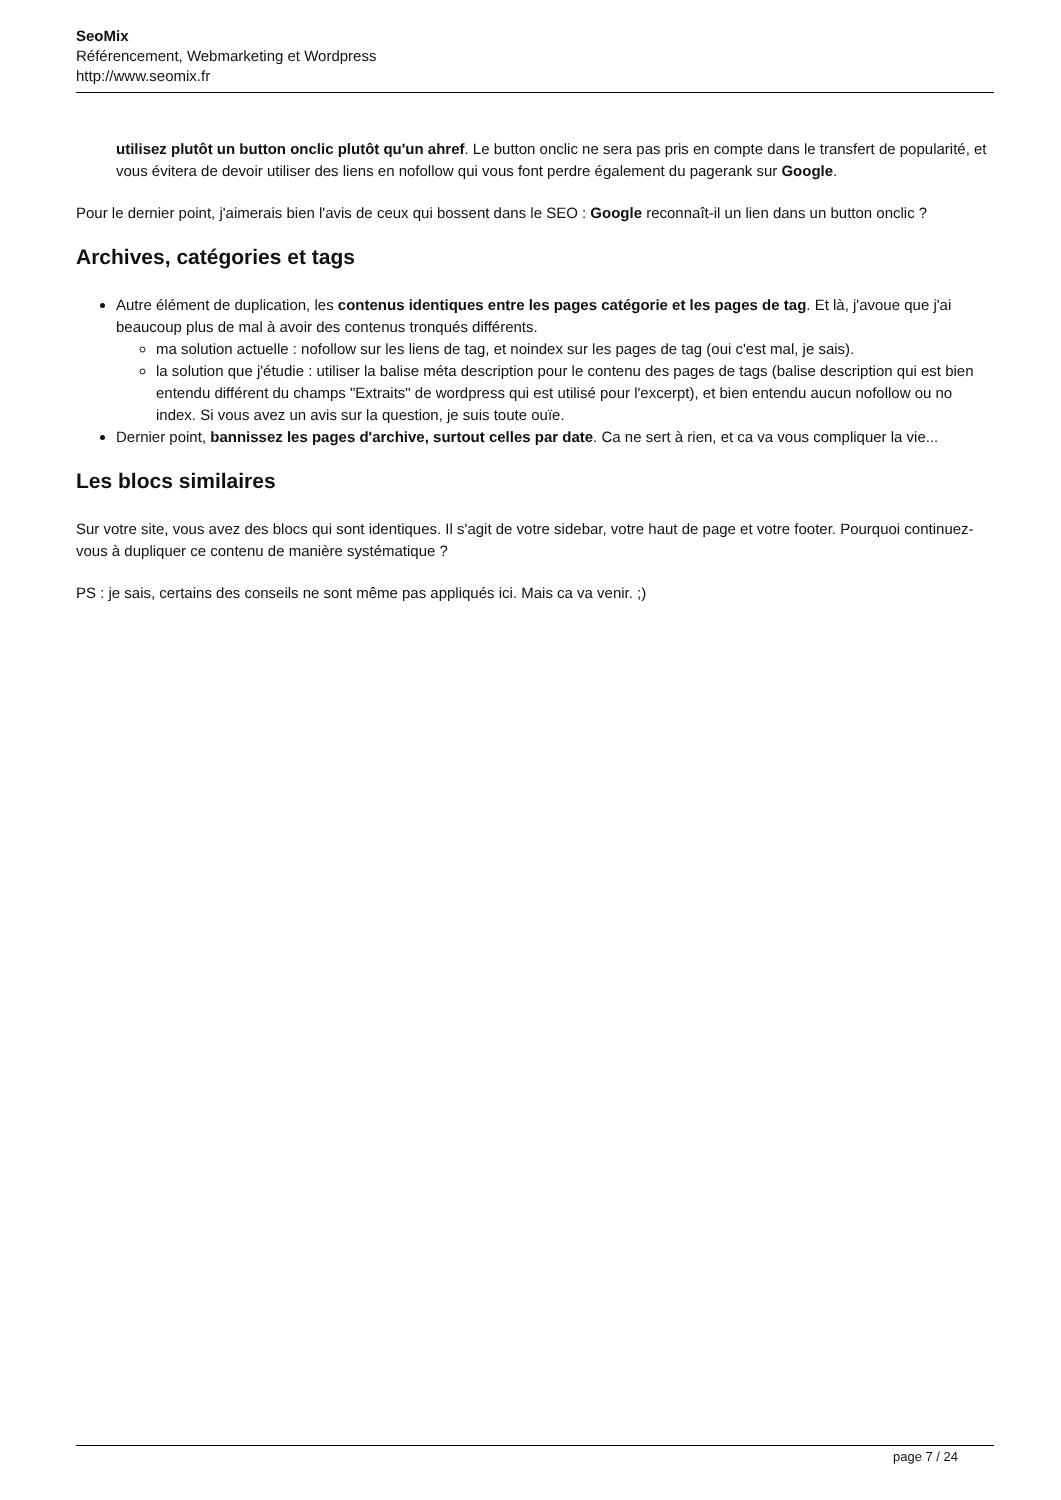SeoMix
Référencement, Webmarketing et Wordpress
http://www.seomix.fr
utilisez plutôt un button onclic plutôt qu'un ahref. Le button onclic ne sera pas pris en compte dans le transfert de popularité, et vous évitera de devoir utiliser des liens en nofollow qui vous font perdre également du pagerank sur Google.
Pour le dernier point, j'aimerais bien l'avis de ceux qui bossent dans le SEO : Google reconnaît-il un lien dans un button onclic ?
Archives, catégories et tags
Autre élément de duplication, les contenus identiques entre les pages catégorie et les pages de tag. Et là, j'avoue que j'ai beaucoup plus de mal à avoir des contenus tronqués différents.
ma solution actuelle : nofollow sur les liens de tag, et noindex sur les pages de tag (oui c'est mal, je sais).
la solution que j'étudie : utiliser la balise méta description pour le contenu des pages de tags (balise description qui est bien entendu différent du champs "Extraits" de wordpress qui est utilisé pour l'excerpt), et bien entendu aucun nofollow ou no index. Si vous avez un avis sur la question, je suis toute ouïe.
Dernier point, bannissez les pages d'archive, surtout celles par date. Ca ne sert à rien, et ca va vous compliquer la vie...
Les blocs similaires
Sur votre site, vous avez des blocs qui sont identiques. Il s'agit de votre sidebar, votre haut de page et votre footer. Pourquoi continuez-vous à dupliquer ce contenu de manière systématique ?
PS : je sais, certains des conseils ne sont même pas appliqués ici. Mais ca va venir. ;)
page 7 / 24